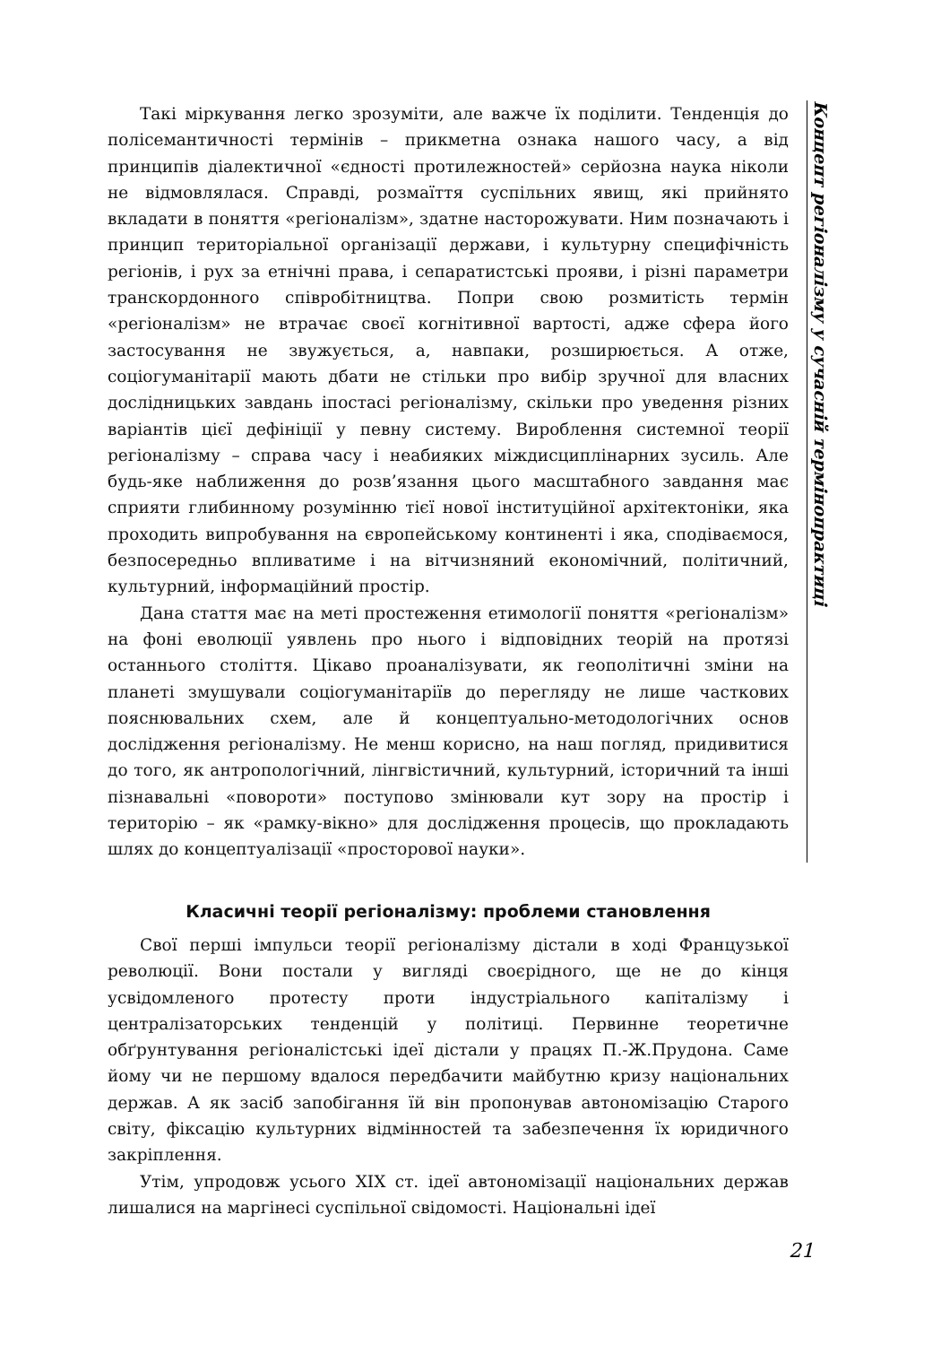Такі міркування легко зрозуміти, але важче їх поділити. Тенденція до полісемантичності термінів – прикметна ознака нашого часу, а від принципів діалектичної «єдності протилежностей» серйозна наука ніколи не відмовлялася. Справді, розмаїття суспільних явищ, які прийнято вкладати в поняття «регіоналізм», здатне насторожувати. Ним позначають і принцип територіальної організації держави, і культурну специфічність регіонів, і рух за етнічні права, і сепаратистські прояви, і різні параметри транскордонного співробітництва. Попри свою розмитість термін «регіоналізм» не втрачає своєї когнітивної вартості, адже сфера його застосування не звужується, а, навпаки, розширюється. А отже, соціогуманітарії мають дбати не стільки про вибір зручної для власних дослідницьких завдань іпостасі регіоналізму, скільки про уведення різних варіантів цієї дефініції у певну систему. Вироблення системної теорії регіоналізму – справа часу і неабияких міждисциплінарних зусиль. Але будь-яке наближення до розв’язання цього масштабного завдання має сприяти глибинному розумінню тієї нової інституційної архітектоніки, яка проходить випробування на європейському континенті і яка, сподіваємося, безпосередньо впливатиме і на вітчизняний економічний, політичний, культурний, інформаційний простір.
Дана стаття має на меті простеження етимології поняття «регіоналізм» на фоні еволюції уявлень про нього і відповідних теорій на протязі останнього століття. Цікаво проаналізувати, як геополітичні зміни на планеті змушували соціогуманітаріїв до перегляду не лише часткових пояснювальних схем, але й концептуально-методологічних основ дослідження регіоналізму. Не менш корисно, на наш погляд, придивитися до того, як антропологічний, лінгвістичний, культурний, історичний та інші пізнавальні «повороти» поступово змінювали кут зору на простір і територію – як «рамку-вікно» для дослідження процесів, що прокладають шлях до концептуалізації «просторової науки».
Класичні теорії регіоналізму: проблеми становлення
Свої перші імпульси теорії регіоналізму дістали в ході Французької революції. Вони постали у вигляді своєрідного, ще не до кінця усвідомленого протесту проти індустріального капіталізму і централізаторських тенденцій у політиці. Первинне теоретичне обґрунтування регіоналістські ідеї дістали у працях П.-Ж.Прудона. Саме йому чи не першому вдалося передбачити майбутню кризу національних держав. А як засіб запобігання їй він пропонував автономізацію Старого світу, фіксацію культурних відмінностей та забезпечення їх юридичного закріплення.
Утім, упродовж усього XIX ст. ідеї автономізації національних держав лишалися на маргінесі суспільної свідомості. Національні ідеї
Концепт регіоналізму у сучасній термінопрактиці
21